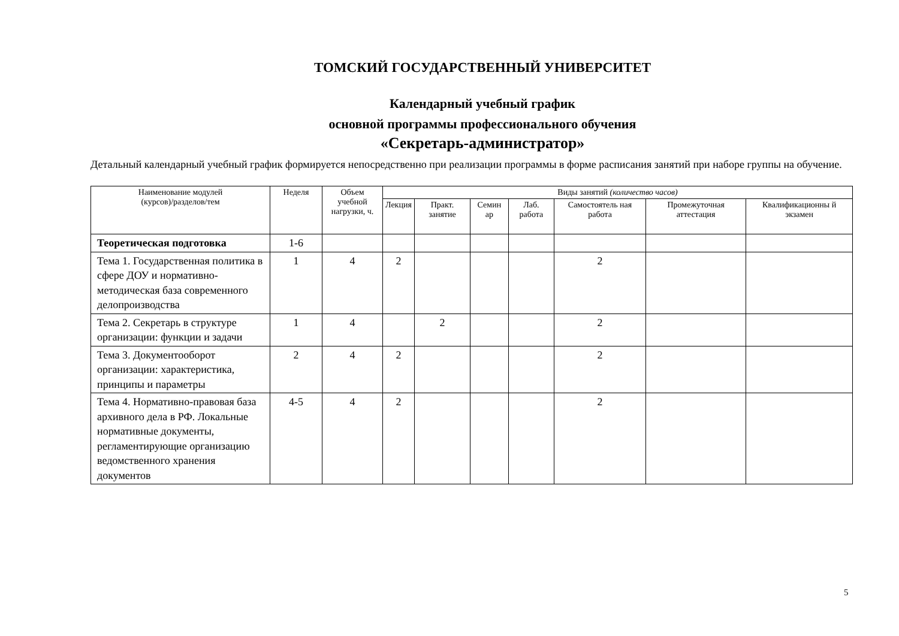ТОМСКИЙ ГОСУДАРСТВЕННЫЙ УНИВЕРСИТЕТ
Календарный учебный график
основной программы профессионального обучения
«Секретарь-администратор»
Детальный календарный учебный график формируется непосредственно при реализации программы в форме расписания занятий при наборе группы на обучение.
| Наименование модулей (курсов)/разделов/тем | Неделя | Объем учебной нагрузки, ч. | Виды занятий (количество часов) | | | | | | |
| --- | --- | --- | --- | --- | --- | --- | --- | --- | --- |
| | | | Лекция | Практ. занятие | Семин ар | Лаб. работа | Самостоятель ная работа | Промежуточная аттестация | Квалификационны й экзамен |
| Теоретическая подготовка | 1-6 | | | | | | | | |
| Тема 1. Государственная политика в сфере ДОУ и нормативно-методическая база современного делопроизводства | 1 | 4 | 2 | | | | 2 | | |
| Тема 2. Секретарь в структуре организации: функции и задачи | 1 | 4 | | 2 | | | 2 | | |
| Тема 3. Документооборот организации: характеристика, принципы и параметры | 2 | 4 | 2 | | | | 2 | | |
| Тема 4. Нормативно-правовая база архивного дела в РФ. Локальные нормативные документы, регламентирующие организацию ведомственного хранения документов | 4-5 | 4 | 2 | | | | 2 | | |
5